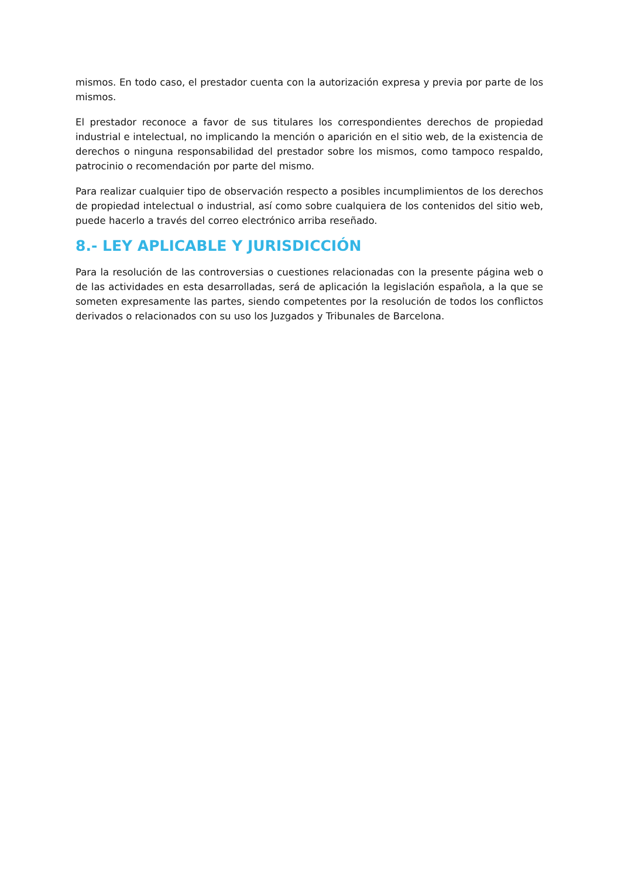mismos. En todo caso, el prestador cuenta con la autorización expresa y previa por parte de los mismos.
El prestador reconoce a favor de sus titulares los correspondientes derechos de propiedad industrial e intelectual, no implicando la mención o aparición en el sitio web, de la existencia de derechos o ninguna responsabilidad del prestador sobre los mismos, como tampoco respaldo, patrocinio o recomendación por parte del mismo.
Para realizar cualquier tipo de observación respecto a posibles incumplimientos de los derechos de propiedad intelectual o industrial, así como sobre cualquiera de los contenidos del sitio web, puede hacerlo a través del correo electrónico arriba reseñado.
8.- LEY APLICABLE Y JURISDICCIÓN
Para la resolución de las controversias o cuestiones relacionadas con la presente página web o de las actividades en esta desarrolladas, será de aplicación la legislación española, a la que se someten expresamente las partes, siendo competentes por la resolución de todos los conflictos derivados o relacionados con su uso los Juzgados y Tribunales de Barcelona.